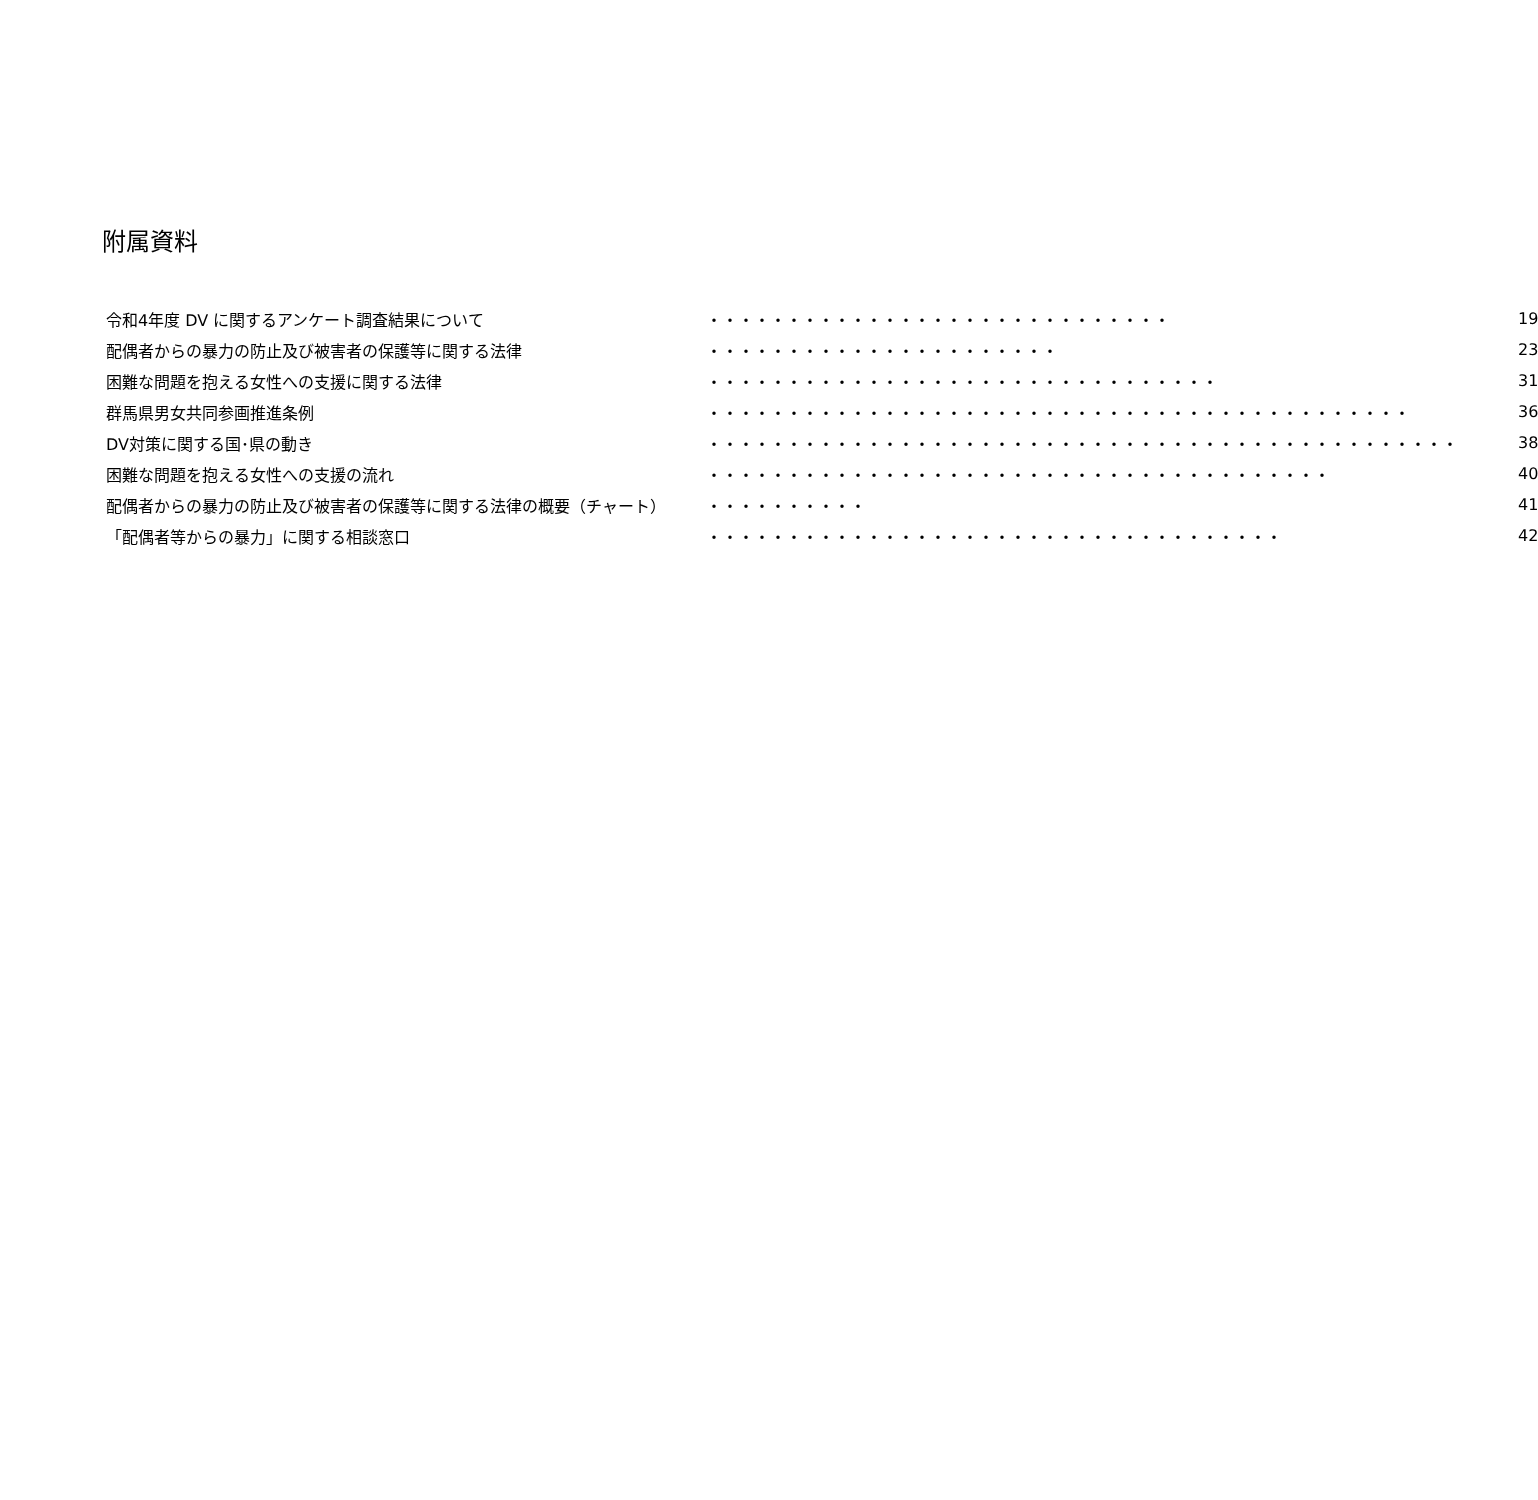附属資料
| 令和4年度 DV に関するアンケート調査結果について | ・・・・・・・・・・・・・・・・・・・・・・・・・・・・・ | 19 |
| 配偶者からの暴力の防止及び被害者の保護等に関する法律 | ・・・・・・・・・・・・・・・・・・・・・・ | 23 |
| 困難な問題を抱える女性への支援に関する法律 | ・・・・・・・・・・・・・・・・・・・・・・・・・・・・・・・・ | 31 |
| 群馬県男女共同参画推進条例 | ・・・・・・・・・・・・・・・・・・・・・・・・・・・・・・・・・・・・・・・・・・・・ | 36 |
| DV対策に関する国･県の動き | ・・・・・・・・・・・・・・・・・・・・・・・・・・・・・・・・・・・・・・・・・・・・・・・ | 38 |
| 困難な問題を抱える女性への支援の流れ | ・・・・・・・・・・・・・・・・・・・・・・・・・・・・・・・・・・・・・・・ | 40 |
| 配偶者からの暴力の防止及び被害者の保護等に関する法律の概要（チャート） | ・・・・・・・・・・ | 41 |
| 「配偶者等からの暴力」に関する相談窓口 | ・・・・・・・・・・・・・・・・・・・・・・・・・・・・・・・・・・・・ | 42 |